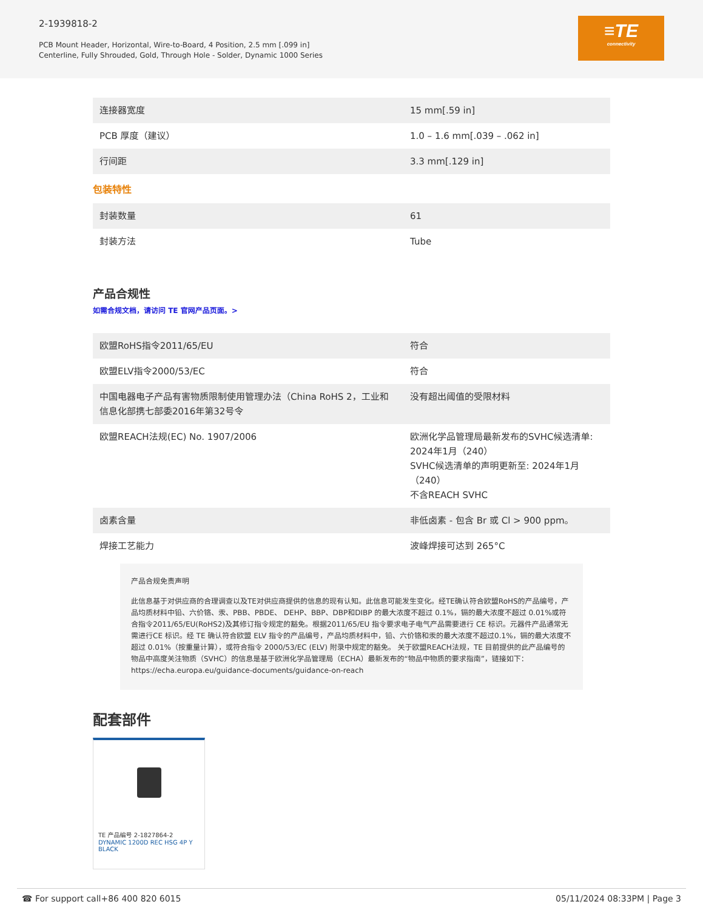2-1939818-2
PCB Mount Header, Horizontal, Wire-to-Board, 4 Position, 2.5 mm [.099 in]
Centerline, Fully Shrouded, Gold, Through Hole - Solder, Dynamic 1000 Series
≡TE
connectivity
| 连接器宽度 | 15 mm[.59 in] |
| PCB 厚度（建议） | 1.0 – 1.6 mm[.039 – .062 in] |
| 行间距 | 3.3 mm[.129 in] |
包装特性
| 封装数量 | 61 |
| 封装方法 | Tube |
产品合规性
如需合规文档，请访问 TE 官网产品页面。>
| 欧盟RoHS指令2011/65/EU | 符合 |
| 欧盟ELV指令2000/53/EC | 符合 |
| 中国电器电子产品有害物质限制使用管理办法（China RoHS 2，工业和信息化部携七部委2016年第32号令 | 没有超出阈值的受限材料 |
| 欧盟REACH法规(EC) No. 1907/2006 | 欧洲化学品管理局最新发布的SVHC候选清单: 2024年1月（240） SVHC候选清单的声明更新至: 2024年1月（240） 不含REACH SVHC |
| 卤素含量 | 非低卤素 - 包含 Br 或 Cl > 900 ppm。 |
| 焊接工艺能力 | 波峰焊接可达到 265°C |
产品合规免责声明
此信息基于对供应商的合理调查以及TE对供应商提供的信息的现有认知。此信息可能发生变化。经TE确认符合欧盟RoHS的产品编号，产品均质材料中铅、六价铬、汞、PBB、PBDE、 DEHP、BBP、DBP和DIBP 的最大浓度不超过 0.1%，镉的最大浓度不超过 0.01%或符合指令2011/65/EU(RoHS2)及其修订指令规定的豁免。根据2011/65/EU 指令要求电子电气产品需要进行 CE 标识。元器件产品通常无需进行CE 标识。经 TE 确认符合欧盟 ELV 指令的产品编号，产品均质材料中，铅、六价铬和汞的最大浓度不超过0.1%，镉的最大浓度不超过 0.01%（按重量计算），或符合指令 2000/53/EC (ELV) 附录中规定的豁免。 关于欧盟REACH法规，TE 目前提供的此产品编号的物品中高度关注物质（SVHC）的信息是基于欧洲化学品管理局（ECHA）最新发布的“物品中物质的要求指南”，链接如下：https://echa.europa.eu/guidance-documents/guidance-on-reach
配套部件
TE 产品编号 2-1827864-2
DYNAMIC 1200D REC HSG 4P Y BLACK
☎ For support call+86 400 820 6015 05/11/2024 08:33PM | Page 3